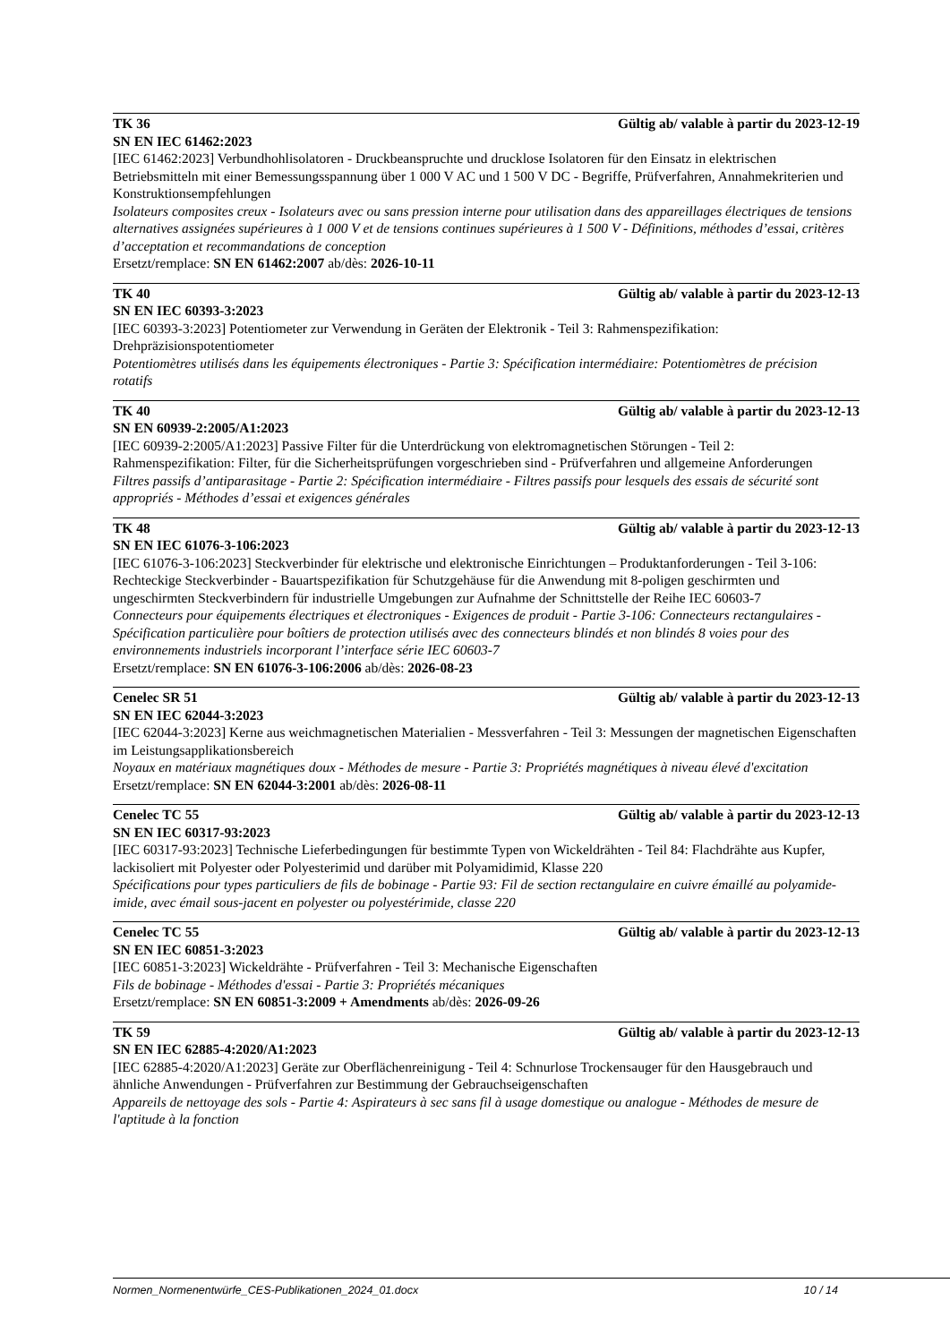TK 36 Gültig ab/ valable à partir du 2023-12-19
SN EN IEC 61462:2023
[IEC 61462:2023] Verbundhohlisolatoren - Druckbeanspruchte und drucklose Isolatoren für den Einsatz in elektrischen Betriebsmitteln mit einer Bemessungsspannung über 1 000 V AC und 1 500 V DC - Begriffe, Prüfverfahren, Annahmekriterien und Konstruktionsempfehlungen
Isolateurs composites creux - Isolateurs avec ou sans pression interne pour utilisation dans des appareillages électriques de tensions alternatives assignées supérieures à 1 000 V et de tensions continues supérieures à 1 500 V - Définitions, méthodes d’essai, critères d’acceptation et recommandations de conception
Ersetzt/remplace: SN EN 61462:2007 ab/dès: 2026-10-11
TK 40 Gültig ab/ valable à partir du 2023-12-13
SN EN IEC 60393-3:2023
[IEC 60393-3:2023] Potentiometer zur Verwendung in Geräten der Elektronik - Teil 3: Rahmenspezifikation: Drehpräzisionspotentiometer
Potentiomètres utilisés dans les équipements électroniques - Partie 3: Spécification intermédiaire: Potentiomètres de précision rotatifs
TK 40 Gültig ab/ valable à partir du 2023-12-13
SN EN 60939-2:2005/A1:2023
[IEC 60939-2:2005/A1:2023] Passive Filter für die Unterdrückung von elektromagnetischen Störungen - Teil 2: Rahmenspezifikation: Filter, für die Sicherheitsprüfungen vorgeschrieben sind - Prüfverfahren und allgemeine Anforderungen
Filtres passifs d’antiparasitage - Partie 2: Spécification intermédiaire - Filtres passifs pour lesquels des essais de sécurité sont appropriés - Méthodes d’essai et exigences générales
TK 48 Gültig ab/ valable à partir du 2023-12-13
SN EN IEC 61076-3-106:2023
[IEC 61076-3-106:2023] Steckverbinder für elektrische und elektronische Einrichtungen – Produktanforderungen - Teil 3-106: Rechteckige Steckverbinder - Bauartspezifikation für Schutzgehäuse für die Anwendung mit 8-poligen geschirmten und ungeschirmten Steckverbindern für industrielle Umgebungen zur Aufnahme der Schnittstelle der Reihe IEC 60603-7
Connecteurs pour équipements électriques et électroniques - Exigences de produit - Partie 3-106: Connecteurs rectangulaires - Spécification particulière pour boîtiers de protection utilisés avec des connecteurs blindés et non blindés 8 voies pour des environnements industriels incorporant l’interface série IEC 60603-7
Ersetzt/remplace: SN EN 61076-3-106:2006 ab/dès: 2026-08-23
Cenelec SR 51 Gültig ab/ valable à partir du 2023-12-13
SN EN IEC 62044-3:2023
[IEC 62044-3:2023] Kerne aus weichmagnetischen Materialien - Messverfahren - Teil 3: Messungen der magnetischen Eigenschaften im Leistungsapplikationsbereich
Noyaux en matériaux magnétiques doux - Méthodes de mesure - Partie 3: Propriétés magnétiques à niveau élevé d'excitation
Ersetzt/remplace: SN EN 62044-3:2001 ab/dès: 2026-08-11
Cenelec TC 55 Gültig ab/ valable à partir du 2023-12-13
SN EN IEC 60317-93:2023
[IEC 60317-93:2023] Technische Lieferbedingungen für bestimmte Typen von Wickeldrähten - Teil 84: Flachdrähte aus Kupfer, lackisoliert mit Polyester oder Polyesterimid und darüber mit Polyamidimid, Klasse 220
Spécifications pour types particuliers de fils de bobinage - Partie 93: Fil de section rectangulaire en cuivre émaillé au polyamide-imide, avec émail sous-jacent en polyester ou polyestérimide, classe 220
Cenelec TC 55 Gültig ab/ valable à partir du 2023-12-13
SN EN IEC 60851-3:2023
[IEC 60851-3:2023] Wickeldrähte - Prüfverfahren - Teil 3: Mechanische Eigenschaften
Fils de bobinage - Méthodes d'essai - Partie 3: Propriétés mécaniques
Ersetzt/remplace: SN EN 60851-3:2009 + Amendments ab/dès: 2026-09-26
TK 59 Gültig ab/ valable à partir du 2023-12-13
SN EN IEC 62885-4:2020/A1:2023
[IEC 62885-4:2020/A1:2023] Geräte zur Oberflächenreinigung - Teil 4: Schnurlose Trockensauger für den Hausgebrauch und ähnliche Anwendungen - Prüfverfahren zur Bestimmung der Gebrauchseigenschaften
Appareils de nettoyage des sols - Partie 4: Aspirateurs à sec sans fil à usage domestique ou analogue - Méthodes de mesure de l'aptitude à la fonction
Normen_Normenentwürfe_CES-Publikationen_2024_01.docx 10 / 14